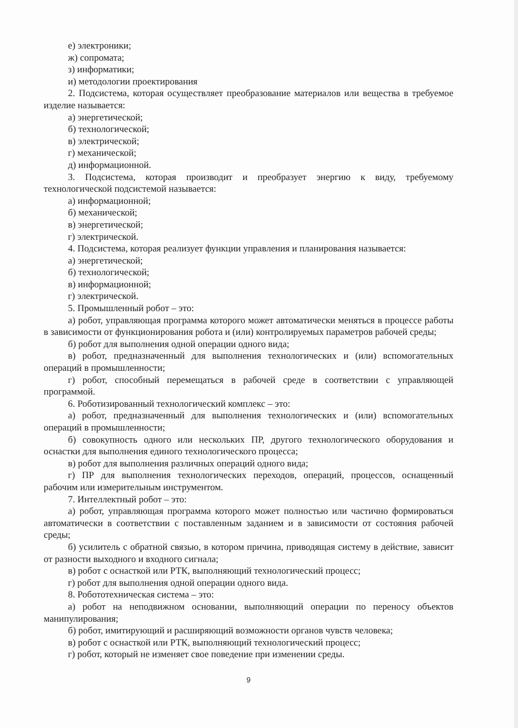е) электроники;
ж) сопромата;
з) информатики;
и) методологии проектирования
2. Подсистема, которая осуществляет преобразование материалов или вещества в требуемое изделие называется:
а) энергетической;
б) технологической;
в) электрической;
г) механической;
д) информационной.
3. Подсистема, которая производит и преобразует энергию к виду, требуемому технологической подсистемой называется:
а) информационной;
б) механической;
в) энергетической;
г) электрической.
4. Подсистема, которая реализует функции управления и планирования называется:
а) энергетической;
б) технологической;
в) информационной;
г) электрической.
5. Промышленный робот – это:
а) робот, управляющая программа которого может автоматически меняться в процессе работы в зависимости от функционирования робота и (или) контролируемых параметров рабочей среды;
б) робот для выполнения одной операции одного вида;
в) робот, предназначенный для выполнения технологических и (или) вспомогательных операций в промышленности;
г) робот, способный перемещаться в рабочей среде в соответствии с управляющей программой.
6. Роботизированный технологический комплекс – это:
а) робот, предназначенный для выполнения технологических и (или) вспомогательных операций в промышленности;
б) совокупность одного или нескольких ПР, другого технологического оборудования и оснастки для выполнения единого технологического процесса;
в) робот для выполнения различных операций одного вида;
г) ПР для выполнения технологических переходов, операций, процессов, оснащенный рабочим или измерительным инструментом.
7. Интеллектный робот – это:
а) робот, управляющая программа которого может полностью или частично формироваться автоматически в соответствии с поставленным заданием и в зависимости от состояния рабочей среды;
б) усилитель с обратной связью, в котором причина, приводящая систему в действие, зависит от разности выходного и входного сигнала;
в) робот с оснасткой или РТК, выполняющий технологический процесс;
г) робот для выполнения одной операции одного вида.
8. Робототехническая система – это:
а) робот на неподвижном основании, выполняющий операции по переносу объектов манипулирования;
б) робот, имитирующий и расширяющий возможности органов чувств человека;
в) робот с оснасткой или РТК, выполняющий технологический процесс;
г) робот, который не изменяет свое поведение при изменении среды.
9